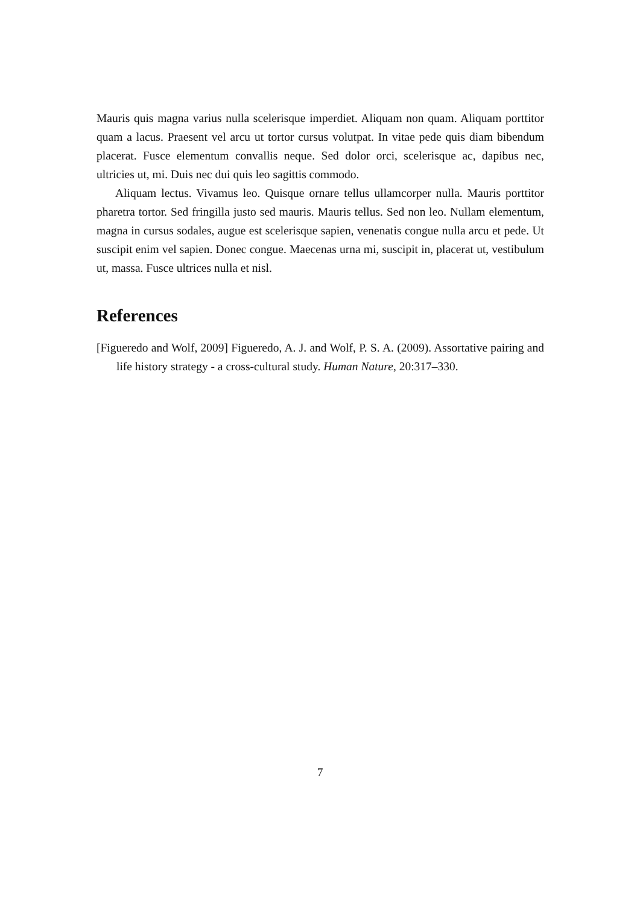Mauris quis magna varius nulla scelerisque imperdiet. Aliquam non quam. Aliquam porttitor quam a lacus. Praesent vel arcu ut tortor cursus volutpat. In vitae pede quis diam bibendum placerat. Fusce elementum convallis neque. Sed dolor orci, scelerisque ac, dapibus nec, ultricies ut, mi. Duis nec dui quis leo sagittis commodo.
Aliquam lectus. Vivamus leo. Quisque ornare tellus ullamcorper nulla. Mauris porttitor pharetra tortor. Sed fringilla justo sed mauris. Mauris tellus. Sed non leo. Nullam elementum, magna in cursus sodales, augue est scelerisque sapien, venenatis congue nulla arcu et pede. Ut suscipit enim vel sapien. Donec congue. Maecenas urna mi, suscipit in, placerat ut, vestibulum ut, massa. Fusce ultrices nulla et nisl.
References
[Figueredo and Wolf, 2009] Figueredo, A. J. and Wolf, P. S. A. (2009). Assortative pairing and life history strategy - a cross-cultural study. Human Nature, 20:317–330.
7